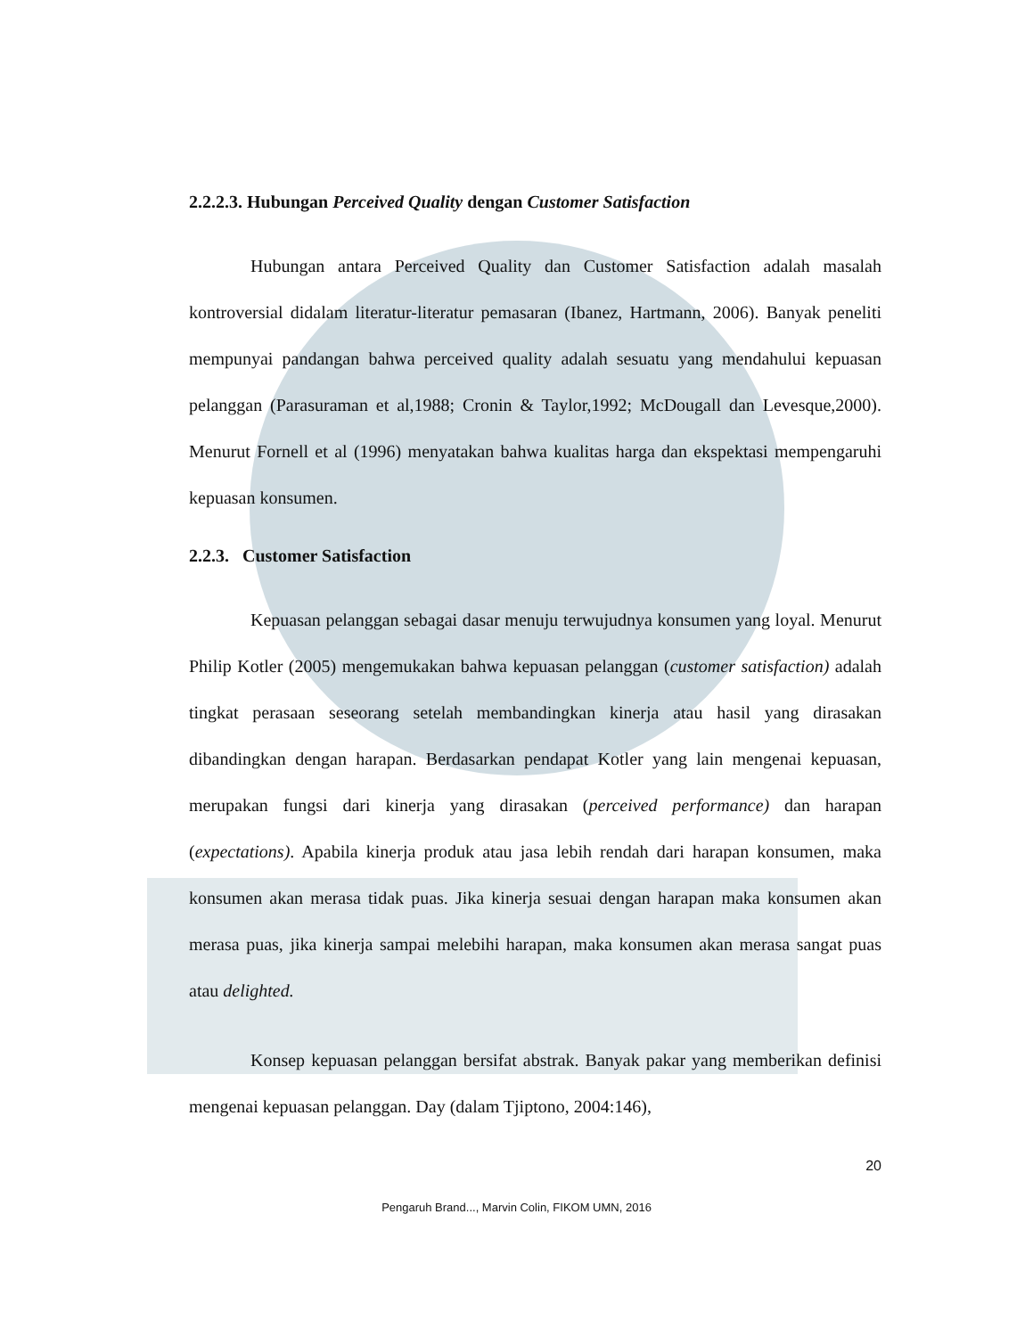2.2.2.3. Hubungan Perceived Quality dengan Customer Satisfaction
Hubungan antara Perceived Quality dan Customer Satisfaction adalah masalah kontroversial didalam literatur-literatur pemasaran (Ibanez, Hartmann, 2006). Banyak peneliti mempunyai pandangan bahwa perceived quality adalah sesuatu yang mendahului kepuasan pelanggan (Parasuraman et al,1988; Cronin & Taylor,1992; McDougall dan Levesque,2000). Menurut Fornell et al (1996) menyatakan bahwa kualitas harga dan ekspektasi mempengaruhi kepuasan konsumen.
2.2.3. Customer Satisfaction
Kepuasan pelanggan sebagai dasar menuju terwujudnya konsumen yang loyal. Menurut Philip Kotler (2005) mengemukakan bahwa kepuasan pelanggan (customer satisfaction) adalah tingkat perasaan seseorang setelah membandingkan kinerja atau hasil yang dirasakan dibandingkan dengan harapan. Berdasarkan pendapat Kotler yang lain mengenai kepuasan, merupakan fungsi dari kinerja yang dirasakan (perceived performance) dan harapan (expectations). Apabila kinerja produk atau jasa lebih rendah dari harapan konsumen, maka konsumen akan merasa tidak puas. Jika kinerja sesuai dengan harapan maka konsumen akan merasa puas, jika kinerja sampai melebihi harapan, maka konsumen akan merasa sangat puas atau delighted.
Konsep kepuasan pelanggan bersifat abstrak. Banyak pakar yang memberikan definisi mengenai kepuasan pelanggan. Day (dalam Tjiptono, 2004:146),
20
Pengaruh Brand..., Marvin Colin, FIKOM UMN, 2016